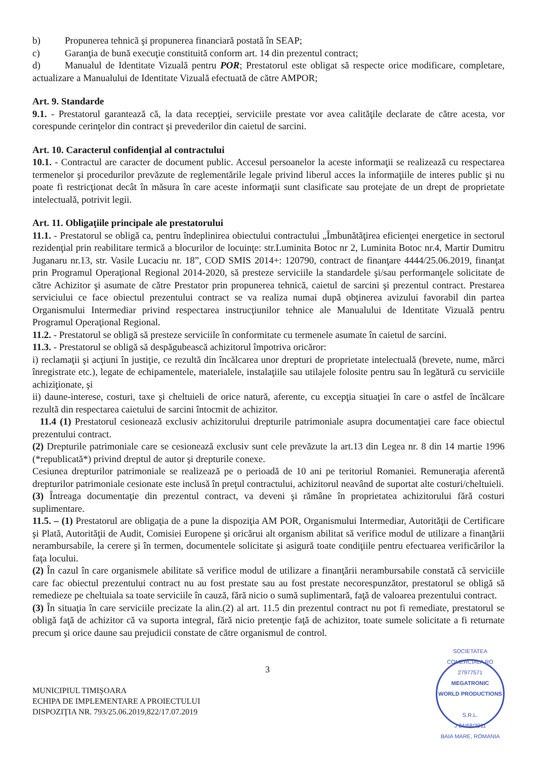b) Propunerea tehnică şi propunerea financiară postată în SEAP;
c) Garanţia de bună execuţie constituită conform art. 14 din prezentul contract;
d) Manualul de Identitate Vizuală pentru POR; Prestatorul este obligat să respecte orice modificare, completare, actualizare a Manualului de Identitate Vizuală efectuată de către AMPOR;
Art. 9. Standarde
9.1. - Prestatorul garantează că, la data recepţiei, serviciile prestate vor avea calităţile declarate de către acesta, vor corespunde cerinţelor din contract şi prevederilor din caietul de sarcini.
Art. 10. Caracterul confidenţial al contractului
10.1. - Contractul are caracter de document public. Accesul persoanelor la aceste informaţii se realizează cu respectarea termenelor şi procedurilor prevăzute de reglementările legale privind liberul acces la informaţiile de interes public şi nu poate fi restricţionat decât în măsura în care aceste informaţii sunt clasificate sau protejate de un drept de proprietate intelectuală, potrivit legii.
Art. 11. Obligaţiile principale ale prestatorului
11.1. - Prestatorul se obligă ca, pentru îndeplinirea obiectului contractului „Îmbunătăţirea eficienţei energetice in sectorul rezidenţial prin reabilitare termică a blocurilor de locuinţe: str.Luminita Botoc nr 2, Luminita Botoc nr.4, Martir Dumitru Juganaru nr.13, str. Vasile Lucaciu nr. 18”, COD SMIS 2014+: 120790, contract de finanţare 4444/25.06.2019, finanţat prin Programul Operaţional Regional 2014-2020, să presteze serviciile la standardele şi/sau performanţele solicitate de către Achizitor şi asumate de către Prestator prin propunerea tehnică, caietul de sarcini şi prezentul contract. Prestarea serviciului ce face obiectul prezentului contract se va realiza numai după obţinerea avizului favorabil din partea Organismului Intermediar privind respectarea instrucţiunilor tehnice ale Manualului de Identitate Vizuală pentru Programul Operaţional Regional.
11.2. - Prestatorul se obligă să presteze serviciile în conformitate cu termenele asumate în caietul de sarcini.
11.3. - Prestatorul se obligă să despăgubească achizitorul împotriva oricăror:
i) reclamaţii şi acţiuni în justiţie, ce rezultă din încălcarea unor drepturi de proprietate intelectuală (brevete, nume, mărci înregistrate etc.), legate de echipamentele, materialele, instalaţiile sau utilajele folosite pentru sau în legătură cu serviciile achiziţionate, şi
ii) daune-interese, costuri, taxe şi cheltuieli de orice natură, aferente, cu excepţia situaţiei în care o astfel de încălcare rezultă din respectarea caietului de sarcini întocmit de achizitor.
11.4 (1) Prestatorul cesionează exclusiv achizitorului drepturile patrimoniale asupra documentaţiei care face obiectul prezentului contract.
(2) Drepturile patrimoniale care se cesionează exclusiv sunt cele prevăzute la art.13 din Legea nr. 8 din 14 martie 1996 (*republicată*) privind dreptul de autor şi drepturile conexe.
Cesiunea drepturilor patrimoniale se realizează pe o perioadă de 10 ani pe teritoriul Romaniei. Remuneraţia aferentă drepturilor patrimoniale cesionate este inclusă în preţul contractului, achizitorul neavând de suportat alte costuri/cheltuieli.
(3) Întreaga documentaţie din prezentul contract, va deveni şi rămâne în proprietatea achizitorului fără costuri suplimentare.
11.5. – (1) Prestatorul are obligaţia de a pune la dispoziţia AM POR, Organismului Intermediar, Autorităţii de Certificare şi Plată, Autorităţii de Audit, Comisiei Europene şi oricărui alt organism abilitat să verifice modul de utilizare a finanţării nerambursabile, la cerere şi în termen, documentele solicitate şi asigură toate condiţiile pentru efectuarea verificărilor la faţa locului.
(2) În cazul în care organismele abilitate să verifice modul de utilizare a finanţării nerambursabile constată că serviciile care fac obiectul prezentului contract nu au fost prestate sau au fost prestate necorespunzător, prestatorul se obligă să remedieze pe cheltuiala sa toate serviciile în cauză, fără nicio o sumă suplimentară, faţă de valoarea prezentului contract.
(3) În situaţia în care serviciile precizate la alin.(2) al art. 11.5 din prezentul contract nu pot fi remediate, prestatorul se obligă faţă de achizitor că va suporta integral, fără nicio pretenţie faţă de achizitor, toate sumele solicitate a fi returnate precum şi orice daune sau prejudicii constate de către organismul de control.
3
MUNICIPIUL TIMIŞOARA
ECHIPA DE IMPLEMENTARE A PROIECTULUI
DISPOZIŢIA NR. 793/25.06.2019,822/17.07.2019
SOCIETATEA COMERCIALA RO 27977571
MEGATRONIC
WORLD PRODUCTIONS
S.R.L.
J 24/68/2011
BAIA MARE, ROMANIA